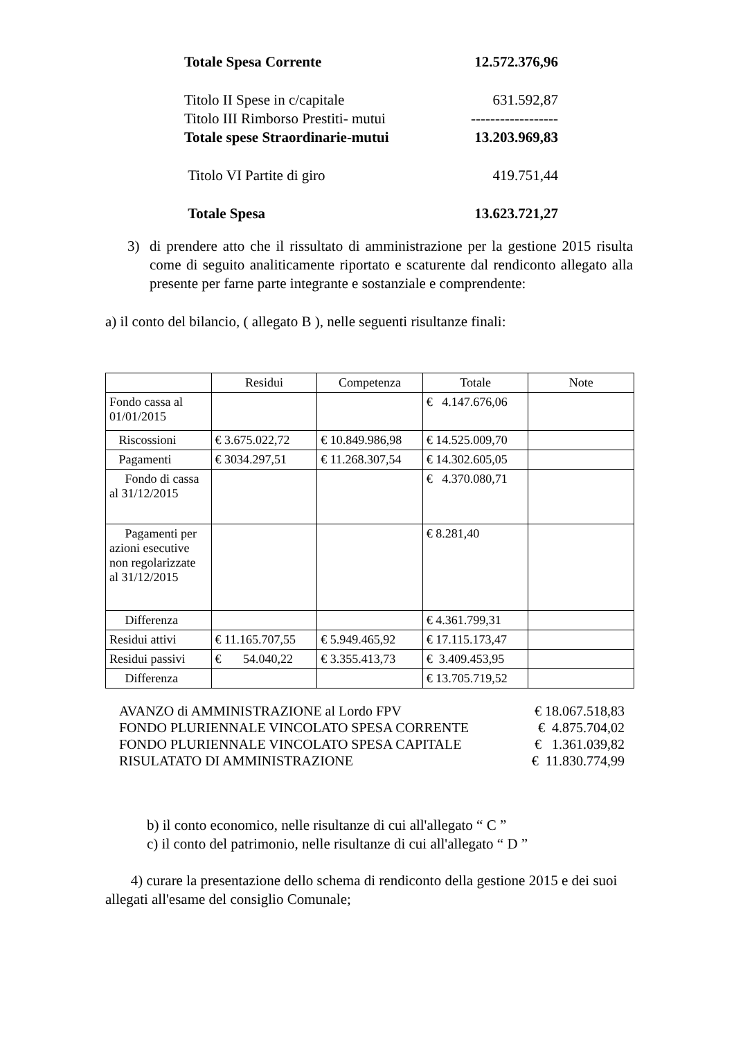Totale Spesa Corrente 12.572.376,96
Titolo II Spese in c/capitale 631.592,87
Titolo III Rimborso Prestiti- mutui ------------------
Totale spese Straordinarie-mutui 13.203.969,83
Titolo VI Partite di giro 419.751,44
Totale Spesa 13.623.721,27
3) di prendere atto che il rissultato di amministrazione per la gestione 2015 risulta come di seguito analiticamente riportato e scaturente dal rendiconto allegato alla presente per farne parte integrante e sostanziale e comprendente:
a) il conto del bilancio, ( allegato B ), nelle seguenti risultanze finali:
| | Residui | Competenza | Totale | Note |
| --- | --- | --- | --- | --- |
| Fondo cassa al 01/01/2015 | | | € 4.147.676,06 | |
| Riscossioni | € 3.675.022,72 | € 10.849.986,98 | € 14.525.009,70 | |
| Pagamenti | € 3034.297,51 | € 11.268.307,54 | € 14.302.605,05 | |
| Fondo di cassa al 31/12/2015 | | | € 4.370.080,71 | |
| Pagamenti per azioni esecutive non regolarizzate al 31/12/2015 | | | € 8.281,40 | |
| Differenza | | | € 4.361.799,31 | |
| Residui attivi | € 11.165.707,55 | € 5.949.465,92 | € 17.115.173,47 | |
| Residui passivi | € 54.040,22 | € 3.355.413,73 | € 3.409.453,95 | |
| Differenza | | | € 13.705.719,52 | |
AVANZO di AMMINISTRAZIONE al Lordo FPV € 18.067.518,83
FONDO PLURIENNALE VINCOLATO SPESA CORRENTE € 4.875.704,02
FONDO PLURIENNALE VINCOLATO SPESA CAPITALE € 1.361.039,82
RISULATATO DI AMMINISTRAZIONE € 11.830.774,99
b) il conto economico, nelle risultanze di cui all'allegato “ C ”
c) il conto del patrimonio, nelle risultanze di cui all'allegato “ D ”
4) curare la presentazione dello schema di rendiconto della gestione 2015 e dei suoi allegati all'esame del consiglio Comunale;